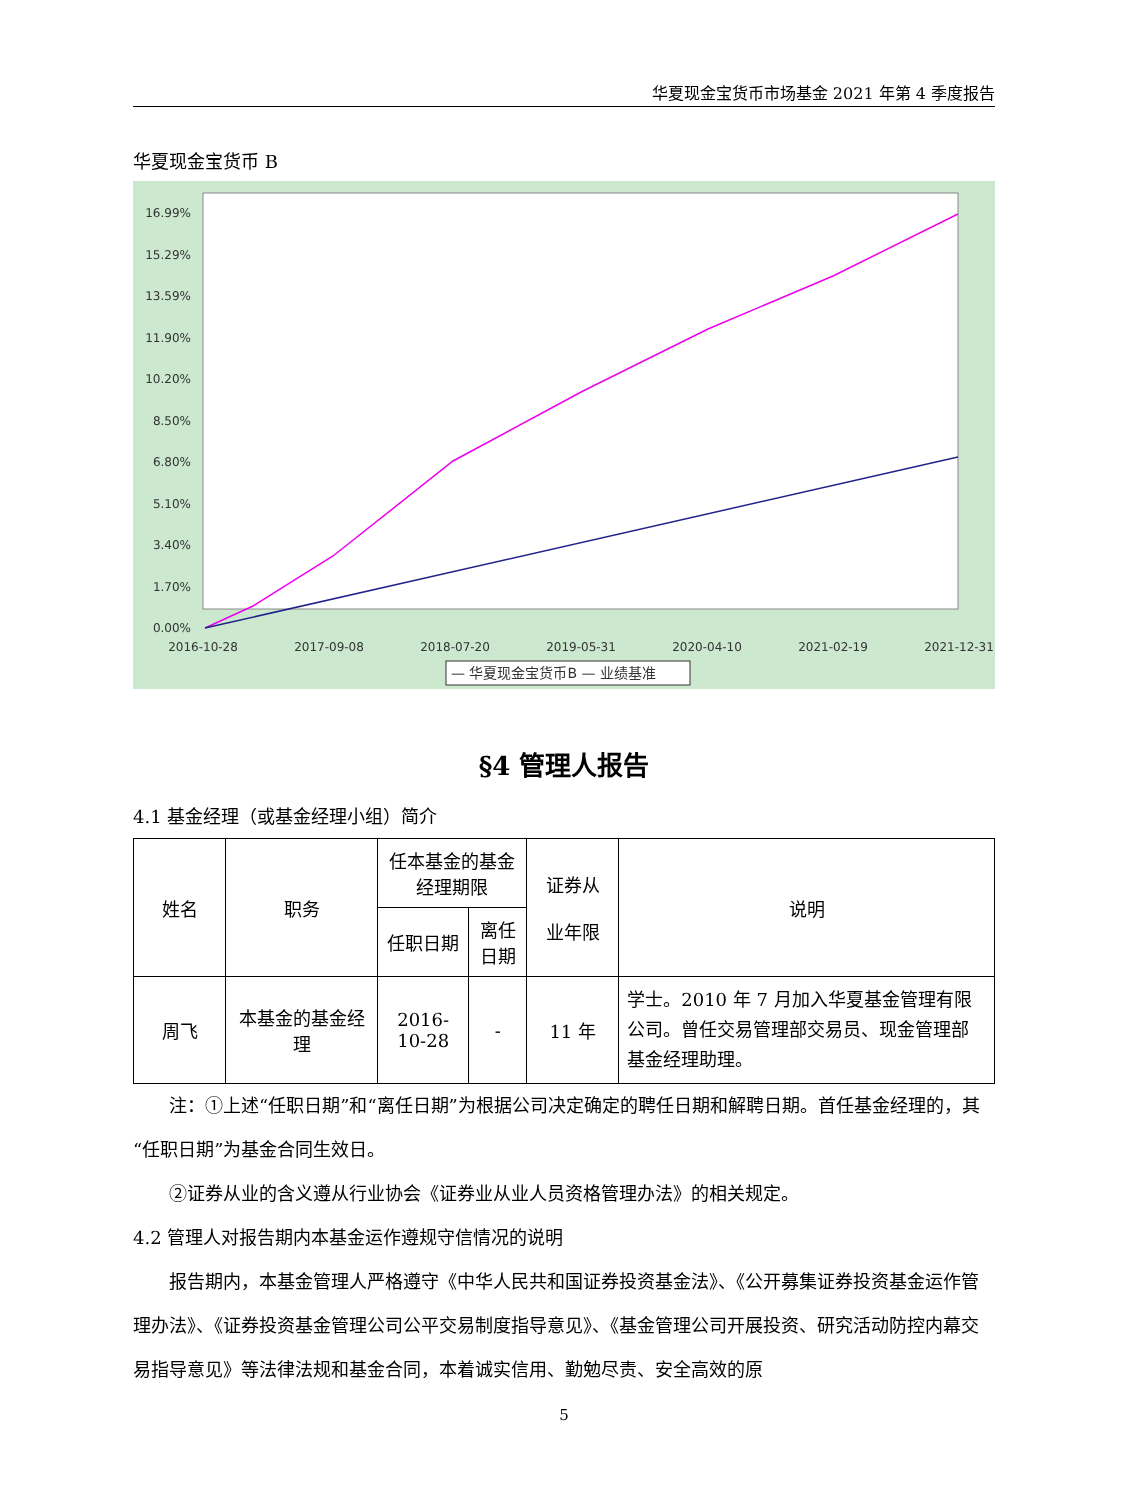华夏现金宝货币市场基金 2021 年第 4 季度报告
华夏现金宝货币 B
16.99%
15.29%
13.59%
11.90%
10.20%
8.50%
6.80%
5.10%
3.40%
1.70%
0.00%
2016-10-28
2017-09-08
2018-07-20
2019-05-31
2020-04-10
2021-02-19
2021-12-31
— 华夏现金宝货币B — 业绩基准
§4 管理人报告
4.1 基金经理（或基金经理小组）简介
| 姓名 | 职务 | 任本基金的基金经理期限 | | 证券从 业年限 | 说明 |
| --- | --- | --- | --- | --- | --- |
| | | 任职日期 | 离任日期 | | |
| 周飞 | 本基金的基金经理 | 2016-10-28 | - | 11 年 | 学士。2010 年 7 月加入华夏基金管理有限公司。曾任交易管理部交易员、现金管理部基金经理助理。 |
注：①上述“任职日期”和“离任日期”为根据公司决定确定的聘任日期和解聘日期。首任基金经理的，其“任职日期”为基金合同生效日。
②证券从业的含义遵从行业协会《证券业从业人员资格管理办法》的相关规定。
4.2 管理人对报告期内本基金运作遵规守信情况的说明
报告期内，本基金管理人严格遵守《中华人民共和国证券投资基金法》、《公开募集证券投资基金运作管理办法》、《证券投资基金管理公司公平交易制度指导意见》、《基金管理公司开展投资、研究活动防控内幕交易指导意见》等法律法规和基金合同，本着诚实信用、勤勉尽责、安全高效的原
5